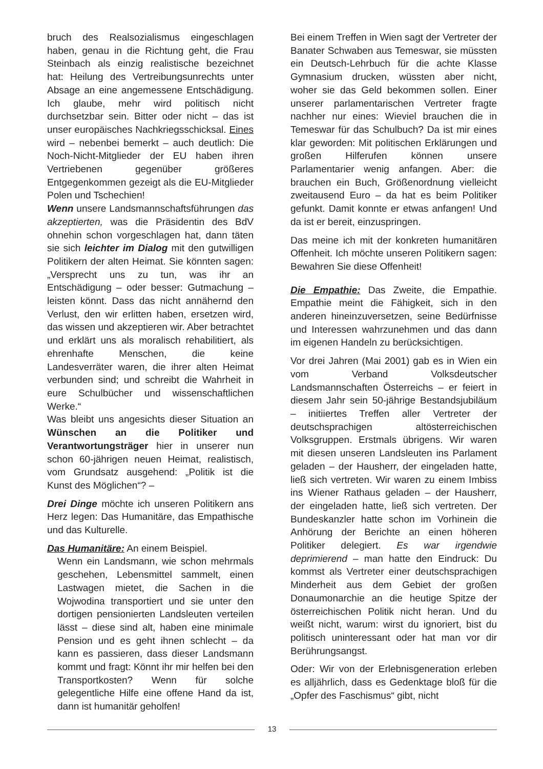bruch des Realsozialismus eingeschlagen haben, genau in die Richtung geht, die Frau Steinbach als einzig realistische bezeichnet hat: Heilung des Vertreibungsunrechts unter Absage an eine angemessene Entschädigung. Ich glaube, mehr wird politisch nicht durchsetzbar sein. Bitter oder nicht – das ist unser europäisches Nachkriegsschicksal. Eines wird – nebenbei bemerkt – auch deutlich: Die Noch-Nicht-Mitglieder der EU haben ihren Vertriebenen gegenüber größeres Entgegenkommen gezeigt als die EU-Mitglieder Polen und Tschechien!
Wenn unsere Landsmannschaftsführungen das akzeptierten, was die Präsidentin des BdV ohnehin schon vorgeschlagen hat, dann täten sie sich leichter im Dialog mit den gutwilligen Politikern der alten Heimat. Sie könnten sagen: „Versprecht uns zu tun, was ihr an Entschädigung – oder besser: Gutmachung – leisten könnt. Dass das nicht annähernd den Verlust, den wir erlitten haben, ersetzen wird, das wissen und akzeptieren wir. Aber betrachtet und erklärt uns als moralisch rehabilitiert, als ehrenhafte Menschen, die keine Landesverräter waren, die ihrer alten Heimat verbunden sind; und schreibt die Wahrheit in eure Schulbücher und wissenschaftlichen Werke.“
Was bleibt uns angesichts dieser Situation an Wünschen an die Politiker und Verantwortungsträger hier in unserer nun schon 60-jährigen neuen Heimat, realistisch, vom Grundsatz ausgehend: „Politik ist die Kunst des Möglichen“? –
Drei Dinge möchte ich unseren Politikern ans Herz legen: Das Humanitäre, das Empathische und das Kulturelle.
Das Humanitäre: An einem Beispiel.
Wenn ein Landsmann, wie schon mehrmals geschehen, Lebensmittel sammelt, einen Lastwagen mietet, die Sachen in die Wojwodina transportiert und sie unter den dortigen pensionierten Landsleuten verteilen lässt – diese sind alt, haben eine minimale Pension und es geht ihnen schlecht – da kann es passieren, dass dieser Landsmann kommt und fragt: Könnt ihr mir helfen bei den Transportkosten? Wenn für solche gelegentliche Hilfe eine offene Hand da ist, dann ist humanitär geholfen!
Bei einem Treffen in Wien sagt der Vertreter der Banater Schwaben aus Temeswar, sie müssten ein Deutsch-Lehrbuch für die achte Klasse Gymnasium drucken, wüssten aber nicht, woher sie das Geld bekommen sollen. Einer unserer parlamentarischen Vertreter fragte nachher nur eines: Wieviel brauchen die in Temeswar für das Schulbuch? Da ist mir eines klar geworden: Mit politischen Erklärungen und großen Hilferufen können unsere Parlamentarier wenig anfangen. Aber: die brauchen ein Buch, Größenordnung vielleicht zweitausend Euro – da hat es beim Politiker gefunkt. Damit konnte er etwas anfangen! Und da ist er bereit, einzuspringen.
Das meine ich mit der konkreten humanitären Offenheit. Ich möchte unseren Politikern sagen: Bewahren Sie diese Offenheit!
Die Empathie: Das Zweite, die Empathie. Empathie meint die Fähigkeit, sich in den anderen hineinzuversetzen, seine Bedürfnisse und Interessen wahrzunehmen und das dann im eigenen Handeln zu berücksichtigen.
Vor drei Jahren (Mai 2001) gab es in Wien ein vom Verband Volksdeutscher Landsmannschaften Österreichs – er feiert in diesem Jahr sein 50-jährige Bestandsjubiläum – initiiertes Treffen aller Vertreter der deutschsprachigen altösterreichischen Volksgruppen. Erstmals übrigens. Wir waren mit diesen unseren Landsleuten ins Parlament geladen – der Hausherr, der eingeladen hatte, ließ sich vertreten. Wir waren zu einem Imbiss ins Wiener Rathaus geladen – der Hausherr, der eingeladen hatte, ließ sich vertreten. Der Bundeskanzler hatte schon im Vorhinein die Anhörung der Berichte an einen höheren Politiker delegiert. Es war irgendwie deprimierend – man hatte den Eindruck: Du kommst als Vertreter einer deutschsprachigen Minderheit aus dem Gebiet der großen Donaumonarchie an die heutige Spitze der österreichischen Politik nicht heran. Und du weißt nicht, warum: wirst du ignoriert, bist du politisch uninteressant oder hat man vor dir Berührungsangst.
Oder: Wir von der Erlebnisgeneration erleben es alljährlich, dass es Gedenktage bloß für die „Opfer des Faschismus“ gibt, nicht
13